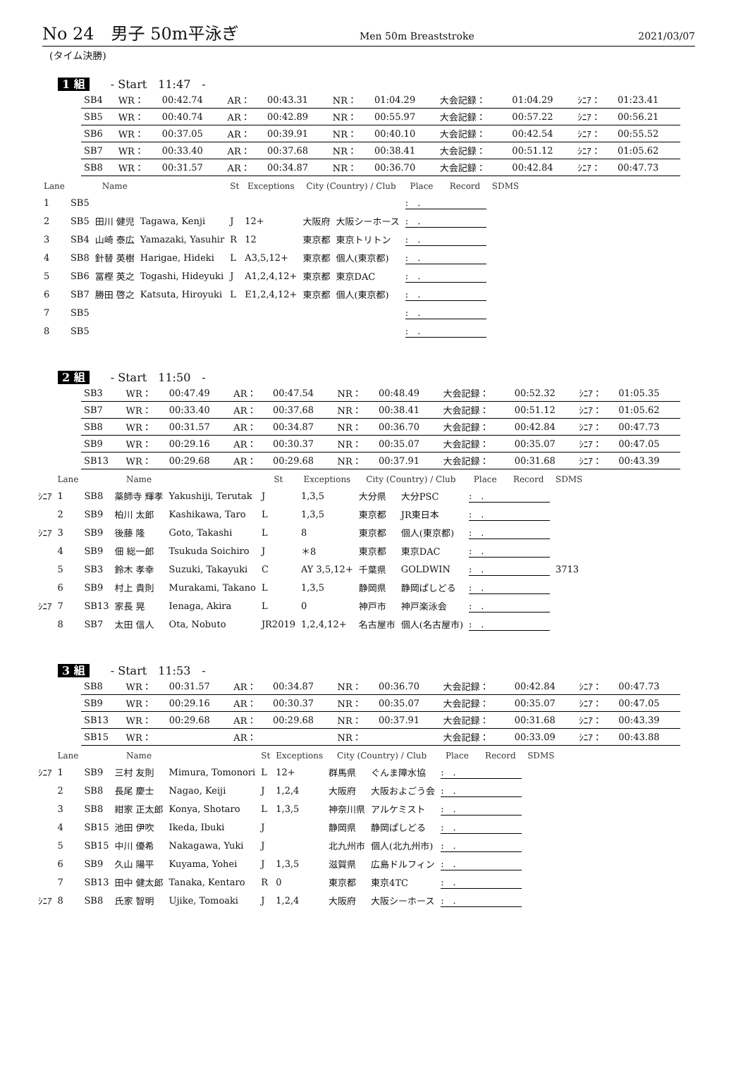No 24　男子 50m平泳ぎ Men 50m Breaststroke 2021/03/07
(タイム決勝)
1 組 - Start　11:47　-
| SB4 | WR： | 00:42.74 | AR： | 00:43.31 | NR： | 01:04.29 | 大会記録： | 01:04.29 | ｼﾆｱ： | 01:23.41 |
| SB5 | WR： | 00:40.74 | AR： | 00:42.89 | NR： | 00:55.97 | 大会記録： | 00:57.22 | ｼﾆｱ： | 00:56.21 |
| SB6 | WR： | 00:37.05 | AR： | 00:39.91 | NR： | 00:40.10 | 大会記録： | 00:42.54 | ｼﾆｱ： | 00:55.52 |
| SB7 | WR： | 00:33.40 | AR： | 00:37.68 | NR： | 00:38.41 | 大会記録： | 00:51.12 | ｼﾆｱ： | 01:05.62 |
| SB8 | WR： | 00:31.57 | AR： | 00:34.87 | NR： | 00:36.70 | 大会記録： | 00:42.84 | ｼﾆｱ： | 00:47.73 |
| | Lane | | Name | | St | Exceptions | City (Country) / Club | | Place | Record | SDMS |
| --- | --- | --- | --- | --- | --- | --- | --- | --- | --- | --- | --- |
| | 1 | SB5 | | | | | | | : . | | |
| | 2 | SB5 | 田川 健児 | Tagawa, Kenji | J | 12+ | 大阪府 | 大阪シーホース | : . | | |
| | 3 | SB4 | 山崎 泰広 | Yamazaki, Yasuhir | R | 12 | 東京都 | 東京トリトン | : . | | |
| | 4 | SB8 | 針替 英樹 | Harigae, Hideki | L | A3,5,12+ | 東京都 | 個人(東京都) | : . | | |
| | 5 | SB6 | 冨樫 英之 | Togashi, Hideyuki | J | A1,2,4,12+ | 東京都 | 東京DAC | : . | | |
| | 6 | SB7 | 勝田 啓之 | Katsuta, Hiroyuki | L | E1,2,4,12+ | 東京都 | 個人(東京都) | : . | | |
| | 7 | SB5 | | | | | | | : . | | |
| | 8 | SB5 | | | | | | | : . | | |
2 組 - Start　11:50　-
| SB3 | WR： | 00:47.49 | AR： | 00:47.54 | NR： | 00:48.49 | 大会記録： | 00:52.32 | ｼﾆｱ： | 01:05.35 |
| SB7 | WR： | 00:33.40 | AR： | 00:37.68 | NR： | 00:38.41 | 大会記録： | 00:51.12 | ｼﾆｱ： | 01:05.62 |
| SB8 | WR： | 00:31.57 | AR： | 00:34.87 | NR： | 00:36.70 | 大会記録： | 00:42.84 | ｼﾆｱ： | 00:47.73 |
| SB9 | WR： | 00:29.16 | AR： | 00:30.37 | NR： | 00:35.07 | 大会記録： | 00:35.07 | ｼﾆｱ： | 00:47.05 |
| SB13 | WR： | 00:29.68 | AR： | 00:29.68 | NR： | 00:37.91 | 大会記録： | 00:31.68 | ｼﾆｱ： | 00:43.39 |
| | Lane | | Name | | St | Exceptions | City (Country) / Club | | Place | Record | SDMS |
| --- | --- | --- | --- | --- | --- | --- | --- | --- | --- | --- | --- |
| ｼﾆｱ | 1 | SB8 | 薬師寺 輝孝 | Yakushiji, Terutak | J | 1,3,5 | 大分県 | 大分PSC | : . | | |
| | 2 | SB9 | 柏川 太郎 | Kashikawa, Taro | L | 1,3,5 | 東京都 | JR東日本 | : . | | |
| ｼﾆｱ | 3 | SB9 | 後藤 隆 | Goto, Takashi | L | 8 | 東京都 | 個人(東京都) | : . | | |
| | 4 | SB9 | 佃 総一郎 | Tsukuda Soichiro | J | ＊8 | 東京都 | 東京DAC | : . | | |
| | 5 | SB3 | 鈴木 孝幸 | Suzuki, Takayuki | C | AY 3,5,12+ | 千葉県 | GOLDWIN | : . | | 3713 |
| | 6 | SB9 | 村上 貴則 | Murakami, Takano | L | 1,3,5 | 静岡県 | 静岡ぱしどる | : . | | |
| ｼﾆｱ | 7 | SB13 | 家長 晃 | Ienaga, Akira | L | 0 | 神戸市 | 神戸楽泳会 | : . | | |
| | 8 | SB7 | 太田 信人 | Ota, Nobuto | JR2019 | 1,2,4,12+ | 名古屋市 | 個人(名古屋市) | : . | | |
3 組 - Start　11:53　-
| SB8 | WR： | 00:31.57 | AR： | 00:34.87 | NR： | 00:36.70 | 大会記録： | 00:42.84 | ｼﾆｱ： | 00:47.73 |
| SB9 | WR： | 00:29.16 | AR： | 00:30.37 | NR： | 00:35.07 | 大会記録： | 00:35.07 | ｼﾆｱ： | 00:47.05 |
| SB13 | WR： | 00:29.68 | AR： | 00:29.68 | NR： | 00:37.91 | 大会記録： | 00:31.68 | ｼﾆｱ： | 00:43.39 |
| SB15 | WR： | | AR： | | NR： | | 大会記録： | 00:33.09 | ｼﾆｱ： | 00:43.88 |
| | Lane | | Name | | St | Exceptions | City (Country) / Club | | Place | Record | SDMS |
| --- | --- | --- | --- | --- | --- | --- | --- | --- | --- | --- | --- |
| ｼﾆｱ | 1 | SB9 | 三村 友則 | Mimura, Tomonori | L | 12+ | 群馬県 | ぐんま障水協 | : . | | |
| | 2 | SB8 | 長尾 慶士 | Nagao, Keiji | J | 1,2,4 | 大阪府 | 大阪およごう会 | : . | | |
| | 3 | SB8 | 紺家 正太郎 | Konya, Shotaro | L | 1,3,5 | 神奈川県 | アルケミスト | : . | | |
| | 4 | SB15 | 池田 伊吹 | Ikeda, Ibuki | J | | 静岡県 | 静岡ぱしどる | : . | | |
| | 5 | SB15 | 中川 優希 | Nakagawa, Yuki | J | | 北九州市 | 個人(北九州市) | : . | | |
| | 6 | SB9 | 久山 陽平 | Kuyama, Yohei | J | 1,3,5 | 滋賀県 | 広島ドルフィン | : . | | |
| | 7 | SB13 | 田中 健太郎 | Tanaka, Kentaro | R | 0 | 東京都 | 東京4TC | : . | | |
| ｼﾆｱ | 8 | SB8 | 氏家 智明 | Ujike, Tomoaki | J | 1,2,4 | 大阪府 | 大阪シーホース | : . | | |